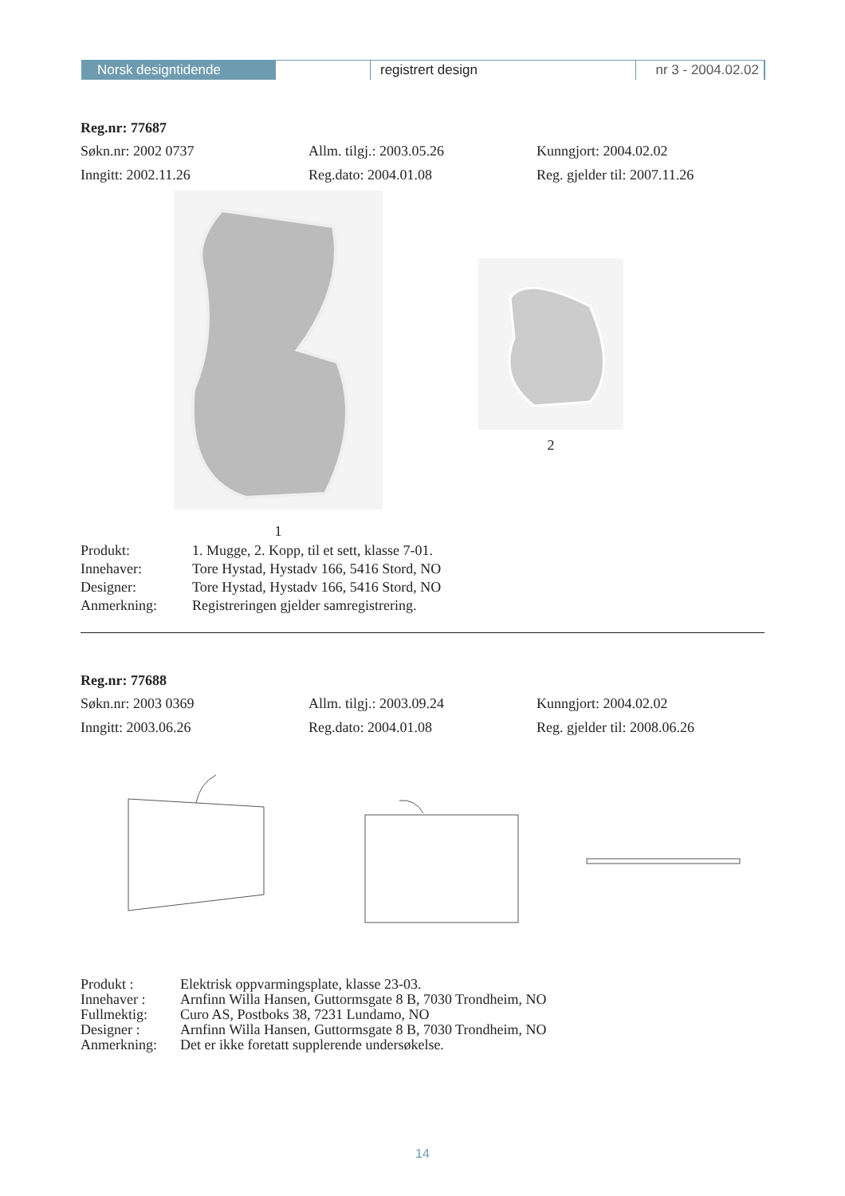Norsk designtidende registrert design nr 3 - 2004.02.02
Reg.nr: 77687
Søkn.nr: 2002 0737 Allm. tilgj.: 2003.05.26 Kunngjort: 2004.02.02
Inngitt: 2002.11.26 Reg.dato: 2004.01.08 Reg. gjelder til: 2007.11.26
1
2
Produkt:
1. Mugge, 2. Kopp, til et sett, klasse 7-01.
Innehaver:
Tore Hystad, Hystadv 166, 5416 Stord, NO
Designer:
Tore Hystad, Hystadv 166, 5416 Stord, NO
Anmerkning:
Registreringen gjelder samregistrering.
Reg.nr: 77688
Søkn.nr: 2003 0369 Allm. tilgj.: 2003.09.24 Kunngjort: 2004.02.02
Inngitt: 2003.06.26 Reg.dato: 2004.01.08 Reg. gjelder til: 2008.06.26
Produkt :
Elektrisk oppvarmingsplate, klasse 23-03.
Innehaver :
Arnfinn Willa Hansen, Guttormsgate 8 B, 7030 Trondheim, NO
Fullmektig:
Curo AS, Postboks 38, 7231 Lundamo, NO
Designer :
Arnfinn Willa Hansen, Guttormsgate 8 B, 7030 Trondheim, NO
Anmerkning:
Det er ikke foretatt supplerende undersøkelse.
14